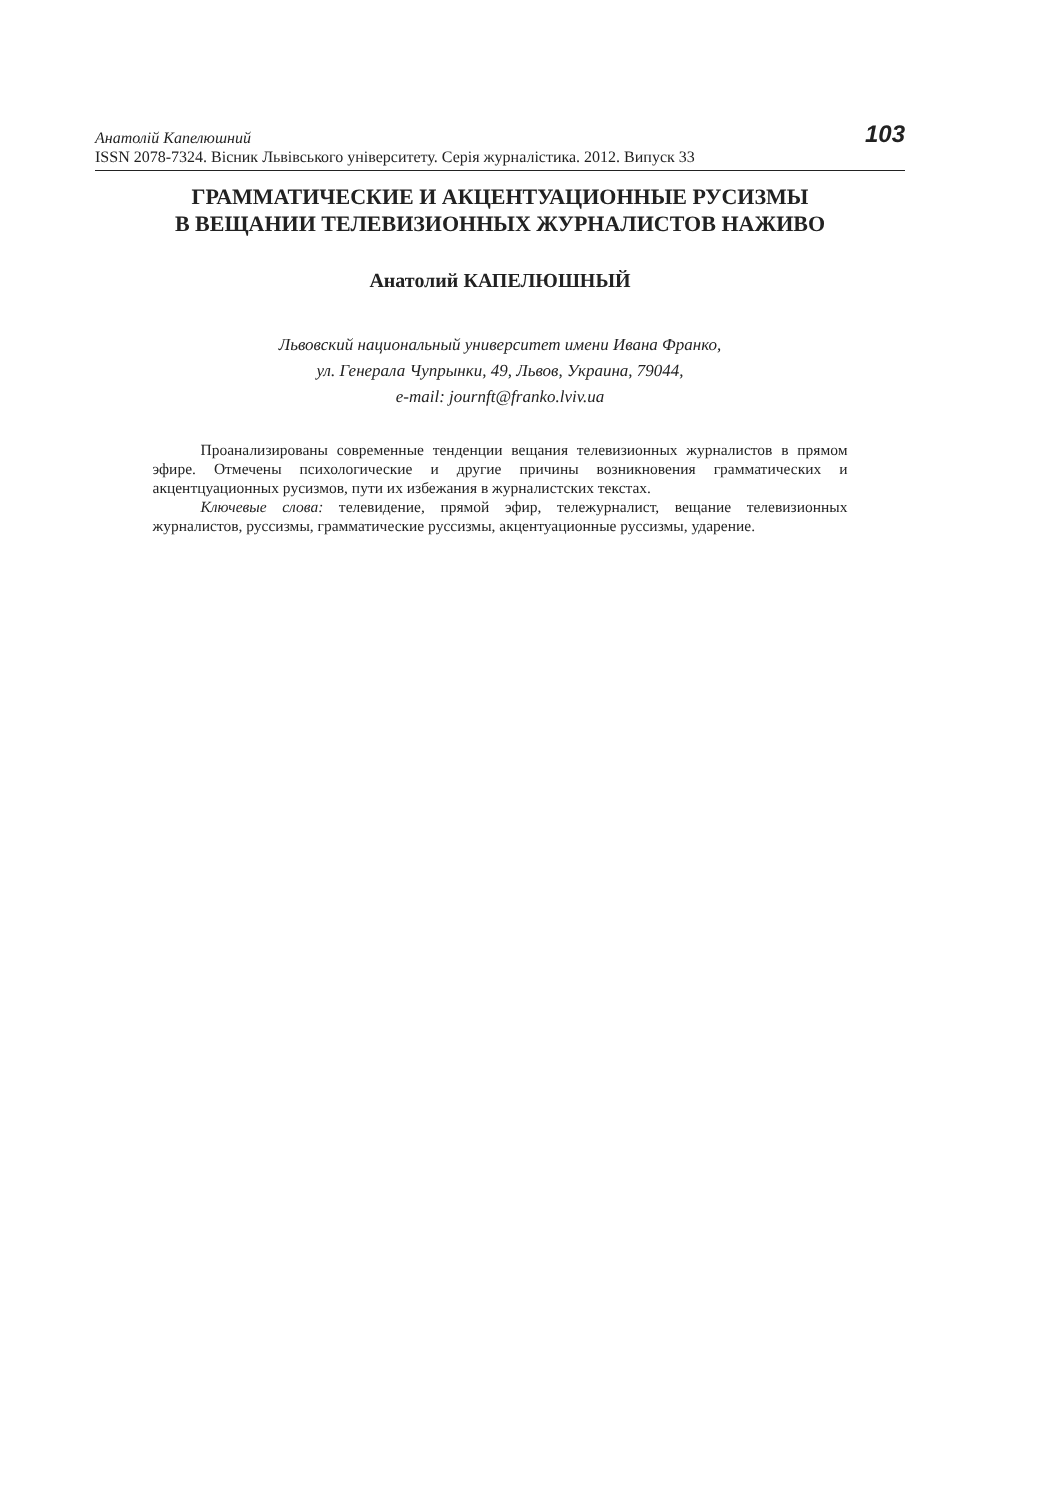Анатолій Капелюшний
ISSN 2078-7324. Вісник Львівського університету. Серія журналістика. 2012. Випуск 33
103
ГРАММАТИЧЕСКИЕ И АКЦЕНТУАЦИОННЫЕ РУСИЗМЫ
В ВЕЩАНИИ ТЕЛЕВИЗИОННЫХ ЖУРНАЛИСТОВ НАЖИВО
Анатолий КАПЕЛЮШНЫЙ
Львовский национальный университет имени Ивана Франко,
ул. Генерала Чупрынки, 49, Львов, Украина, 79044,
e-mail: journft@franko.lviv.ua
Проанализированы современные тенденции вещания телевизионных журналистов в прямом эфире. Отмечены психологические и другие причины возникновения грамматических и акцентцуационных русизмов, пути их избежания в журналистских текстах.
Ключевые слова: телевидение, прямой эфир, тележурналист, вещание телевизионных журналистов, руссизмы, грамматические руссизмы, акцентуационные руссизмы, ударение.